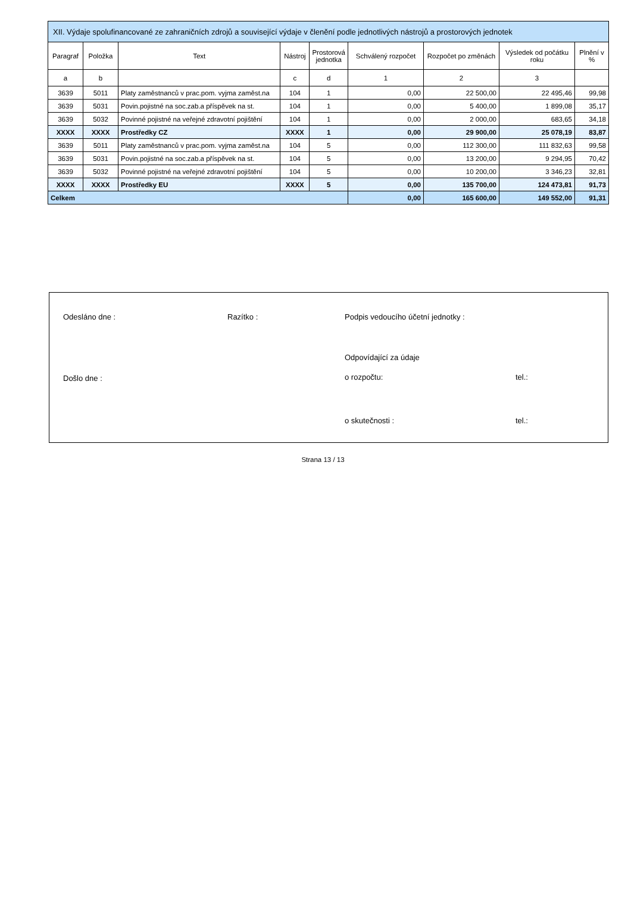| XII. Výdaje spolufinancované ze zahraničních zdrojů a související výdaje v členění podle jednotlivých nástrojů a prostorových jednotek | | | | | | | | |
| --- | --- | --- | --- | --- | --- | --- | --- | --- |
| Paragraf | Položka | Text | Nástroj | Prostorová jednotka | Schválený rozpočet | Rozpočet po změnách | Výsledek od počátku roku | Plnění v % |
| a | b | | c | d | 1 | 2 | 3 | |
| 3639 | 5011 | Platy zaměstnanců v prac.pom. vyjma zaměst.na | 104 | 1 | 0,00 | 22 500,00 | 22 495,46 | 99,98 |
| 3639 | 5031 | Povin.pojistné na soc.zab.a příspěvek na st. | 104 | 1 | 0,00 | 5 400,00 | 1 899,08 | 35,17 |
| 3639 | 5032 | Povinné pojistné na veřejné zdravotní pojištění | 104 | 1 | 0,00 | 2 000,00 | 683,65 | 34,18 |
| XXXX | XXXX | Prostředky CZ | XXXX | 1 | 0,00 | 29 900,00 | 25 078,19 | 83,87 |
| 3639 | 5011 | Platy zaměstnanců v prac.pom. vyjma zaměst.na | 104 | 5 | 0,00 | 112 300,00 | 111 832,63 | 99,58 |
| 3639 | 5031 | Povin.pojistné na soc.zab.a příspěvek na st. | 104 | 5 | 0,00 | 13 200,00 | 9 294,95 | 70,42 |
| 3639 | 5032 | Povinné pojistné na veřejné zdravotní pojištění | 104 | 5 | 0,00 | 10 200,00 | 3 346,23 | 32,81 |
| XXXX | XXXX | Prostředky EU | XXXX | 5 | 0,00 | 135 700,00 | 124 473,81 | 91,73 |
| Celkem | | | | | 0,00 | 165 600,00 | 149 552,00 | 91,31 |
Odesláno dne :
Došlo dne :
Razítko : Podpis vedoucího účetní jednotky :
Odpovídající za údaje
o rozpočtu:
o skutečnosti :
tel.:
tel.:
Strana 13 / 13